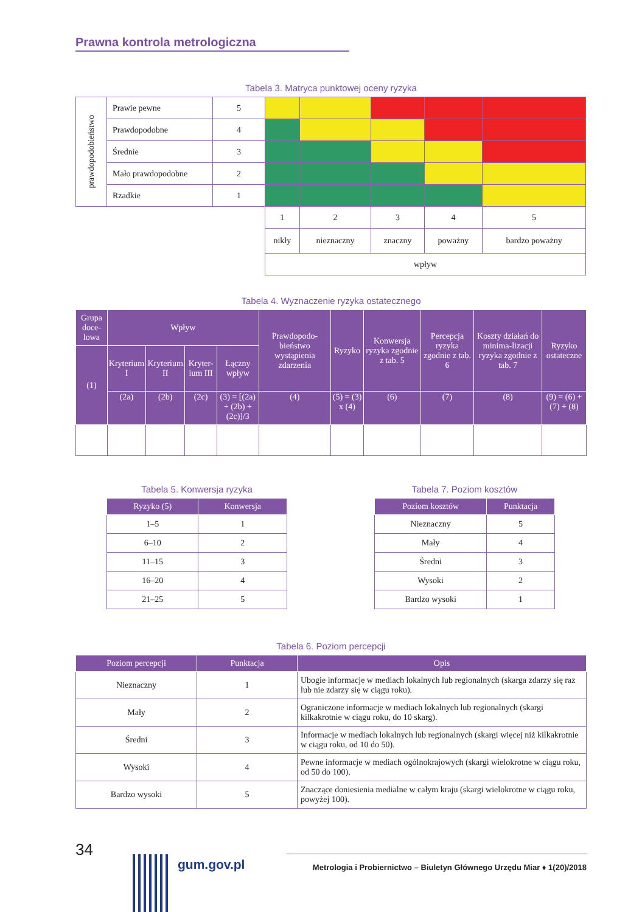Prawna kontrola metrologiczna
Tabela 3. Matryca punktowej oceny ryzyka
| prawdopodobieństwo | Prawie pewne | 5 | | | | | |
| | Prawdopodobne | 4 | | | | | |
| | Średnie | 3 | | | | | |
| | Mało prawdopodobne | 2 | | | | | |
| | Rzadkie | 1 | | | | | |
| | | | 1 | 2 | 3 | 4 | 5 |
| | | | nikły | nieznaczny | znaczny | poważny | bardzo poważny |
| | | | wpływ | | | | |
Tabela 4. Wyznaczenie ryzyka ostatecznego
| Grupa doce-lowa | Wpływ | | | | Prawdopodo-bieństwo wystąpienia zdarzenia | Ryzyko | Konwersja ryzyka zgodnie z tab. 5 | Percepcja ryzyka zgodnie z tab. 6 | Koszty działań do minima-lizacji ryzyka zgodnie z tab. 7 | Ryzyko ostateczne |
| --- | --- | --- | --- | --- | --- | --- | --- | --- | --- | --- |
| (1) | Kryterium I | Kryterium II | Kryter-ium III | Łączny wpływ | | | | | | |
| | (2a) | (2b) | (2c) | (3) = [(2a) + (2b) + (2c)]/3 | (4) | (5) = (3) x (4) | (6) | (7) | (8) | (9) = (6) + (7) + (8) |
Tabela 5. Konwersja ryzyka
| Ryzyko (5) | Konwersja |
| --- | --- |
| 1–5 | 1 |
| 6–10 | 2 |
| 11–15 | 3 |
| 16–20 | 4 |
| 21–25 | 5 |
Tabela 7. Poziom kosztów
| Poziom kosztów | Punktacja |
| --- | --- |
| Nieznaczny | 5 |
| Mały | 4 |
| Średni | 3 |
| Wysoki | 2 |
| Bardzo wysoki | 1 |
Tabela 6. Poziom percepcji
| Poziom percepcji | Punktacja | Opis |
| --- | --- | --- |
| Nieznaczny | 1 | Ubogie informacje w mediach lokalnych lub regionalnych (skarga zdarzy się raz lub nie zdarzy się w ciągu roku). |
| Mały | 2 | Ograniczone informacje w mediach lokalnych lub regionalnych (skargi kilkakrotnie w ciągu roku, do 10 skarg). |
| Średni | 3 | Informacje w mediach lokalnych lub regionalnych (skargi więcej niż kilkakrotnie w ciągu roku, od 10 do 50). |
| Wysoki | 4 | Pewne informacje w mediach ogólnokrajowych (skargi wielokrotne w ciągu roku, od 50 do 100). |
| Bardzo wysoki | 5 | Znaczące doniesienia medialne w całym kraju (skargi wielokrotne w ciągu roku, powyżej 100). |
34
gum.gov.pl
Metrologia i Probiernictwo – Biuletyn Głównego Urzędu Miar ♦ 1(20)/2018